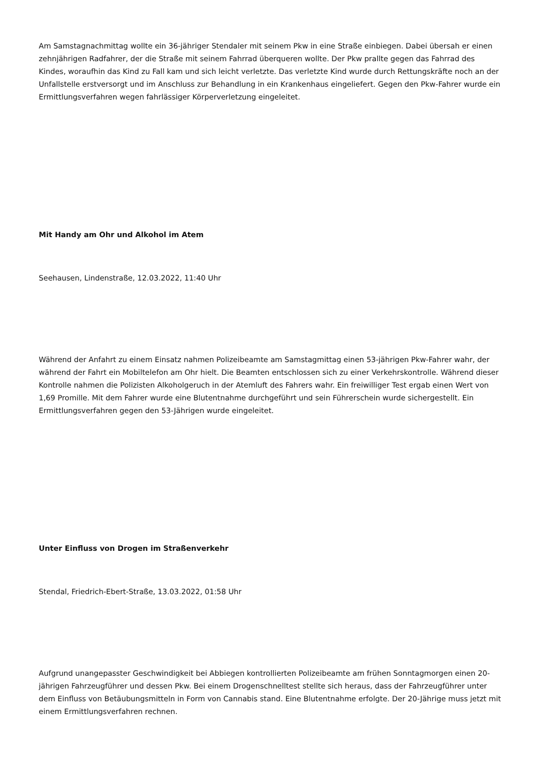Am Samstagnachmittag wollte ein 36-jähriger Stendaler mit seinem Pkw in eine Straße einbiegen. Dabei übersah er einen zehnjährigen Radfahrer, der die Straße mit seinem Fahrrad überqueren wollte. Der Pkw prallte gegen das Fahrrad des Kindes, woraufhin das Kind zu Fall kam und sich leicht verletzte. Das verletzte Kind wurde durch Rettungskräfte noch an der Unfallstelle erstversorgt und im Anschluss zur Behandlung in ein Krankenhaus eingeliefert. Gegen den Pkw-Fahrer wurde ein Ermittlungsverfahren wegen fahrlässiger Körperverletzung eingeleitet.
Mit Handy am Ohr und Alkohol im Atem
Seehausen, Lindenstraße, 12.03.2022, 11:40 Uhr
Während der Anfahrt zu einem Einsatz nahmen Polizeibeamte am Samstagmittag einen 53-jährigen Pkw-Fahrer wahr, der während der Fahrt ein Mobiltelefon am Ohr hielt. Die Beamten entschlossen sich zu einer Verkehrskontrolle. Während dieser Kontrolle nahmen die Polizisten Alkoholgeruch in der Atemluft des Fahrers wahr. Ein freiwilliger Test ergab einen Wert von 1,69 Promille. Mit dem Fahrer wurde eine Blutentnahme durchgeführt und sein Führerschein wurde sichergestellt. Ein Ermittlungsverfahren gegen den 53-Jährigen wurde eingeleitet.
Unter Einfluss von Drogen im Straßenverkehr
Stendal, Friedrich-Ebert-Straße, 13.03.2022, 01:58 Uhr
Aufgrund unangepasster Geschwindigkeit bei Abbiegen kontrollierten Polizeibeamte am frühen Sonntagmorgen einen 20-jährigen Fahrzeugführer und dessen Pkw. Bei einem Drogenschnelltest stellte sich heraus, dass der Fahrzeugführer unter dem Einfluss von Betäubungsmitteln in Form von Cannabis stand. Eine Blutentnahme erfolgte. Der 20-Jährige muss jetzt mit einem Ermittlungsverfahren rechnen.